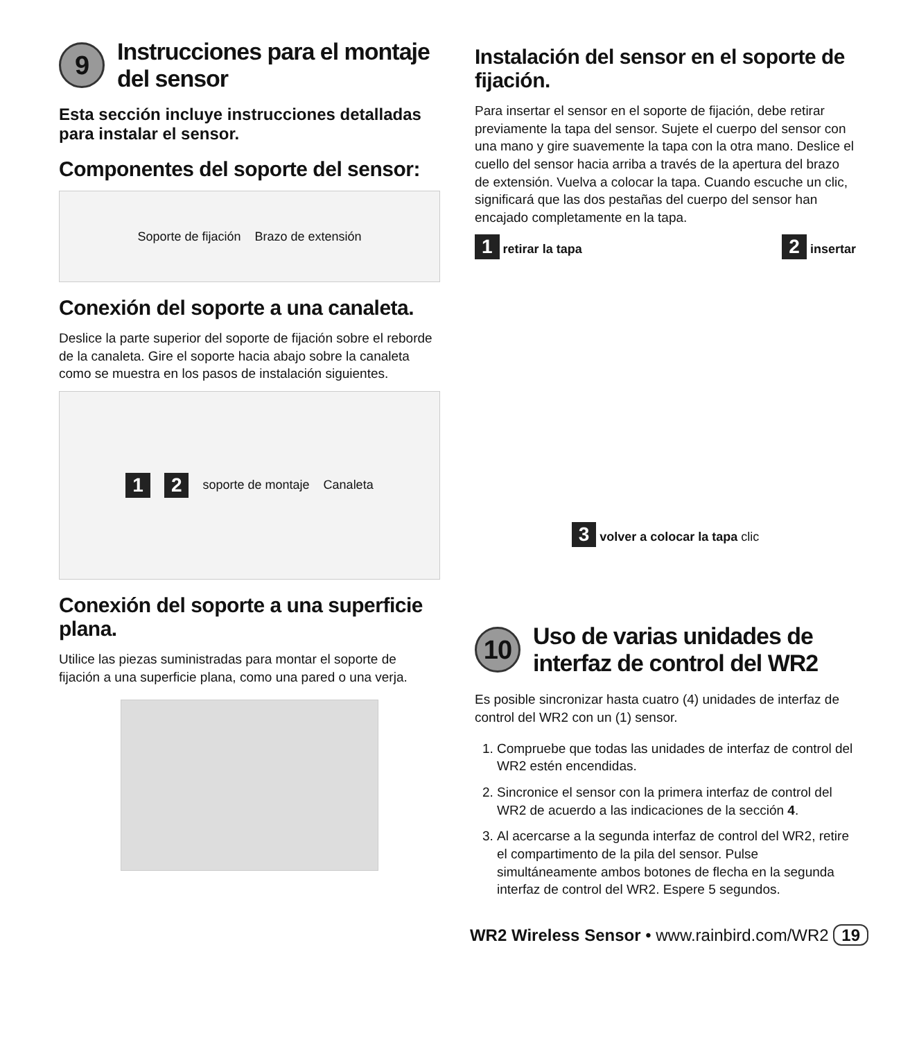9 Instrucciones para el montaje del sensor
Esta sección incluye instrucciones detalladas para instalar el sensor.
Componentes del soporte del sensor:
Soporte de fijación Brazo de extensión
Conexión del soporte a una canaleta.
Deslice la parte superior del soporte de fijación sobre el reborde de la canaleta. Gire el soporte hacia abajo sobre la canaleta como se muestra en los pasos de instalación siguientes.
1 2 soporte de montaje Canaleta
Conexión del soporte a una superficie plana.
Utilice las piezas suministradas para montar el soporte de fijación a una superficie plana, como una pared o una verja.
Instalación del sensor en el soporte de fijación.
Para insertar el sensor en el soporte de fijación, debe retirar previamente la tapa del sensor. Sujete el cuerpo del sensor con una mano y gire suavemente la tapa con la otra mano. Deslice el cuello del sensor hacia arriba a través de la apertura del brazo de extensión. Vuelva a colocar la tapa. Cuando escuche un clic, significará que las dos pestañas del cuerpo del sensor han encajado completamente en la tapa.
1 retirar la tapa 2 insertar 3 volver a colocar la tapa clic
10 Uso de varias unidades de interfaz de control del WR2
Es posible sincronizar hasta cuatro (4) unidades de interfaz de control del WR2 con un (1) sensor.
1. Compruebe que todas las unidades de interfaz de control del WR2 estén encendidas.
2. Sincronice el sensor con la primera interfaz de control del WR2 de acuerdo a las indicaciones de la sección 4.
3. Al acercarse a la segunda interfaz de control del WR2, retire el compartimento de la pila del sensor. Pulse simultáneamente ambos botones de flecha en la segunda interfaz de control del WR2. Espere 5 segundos.
WR2 Wireless Sensor • www.rainbird.com/WR2 19